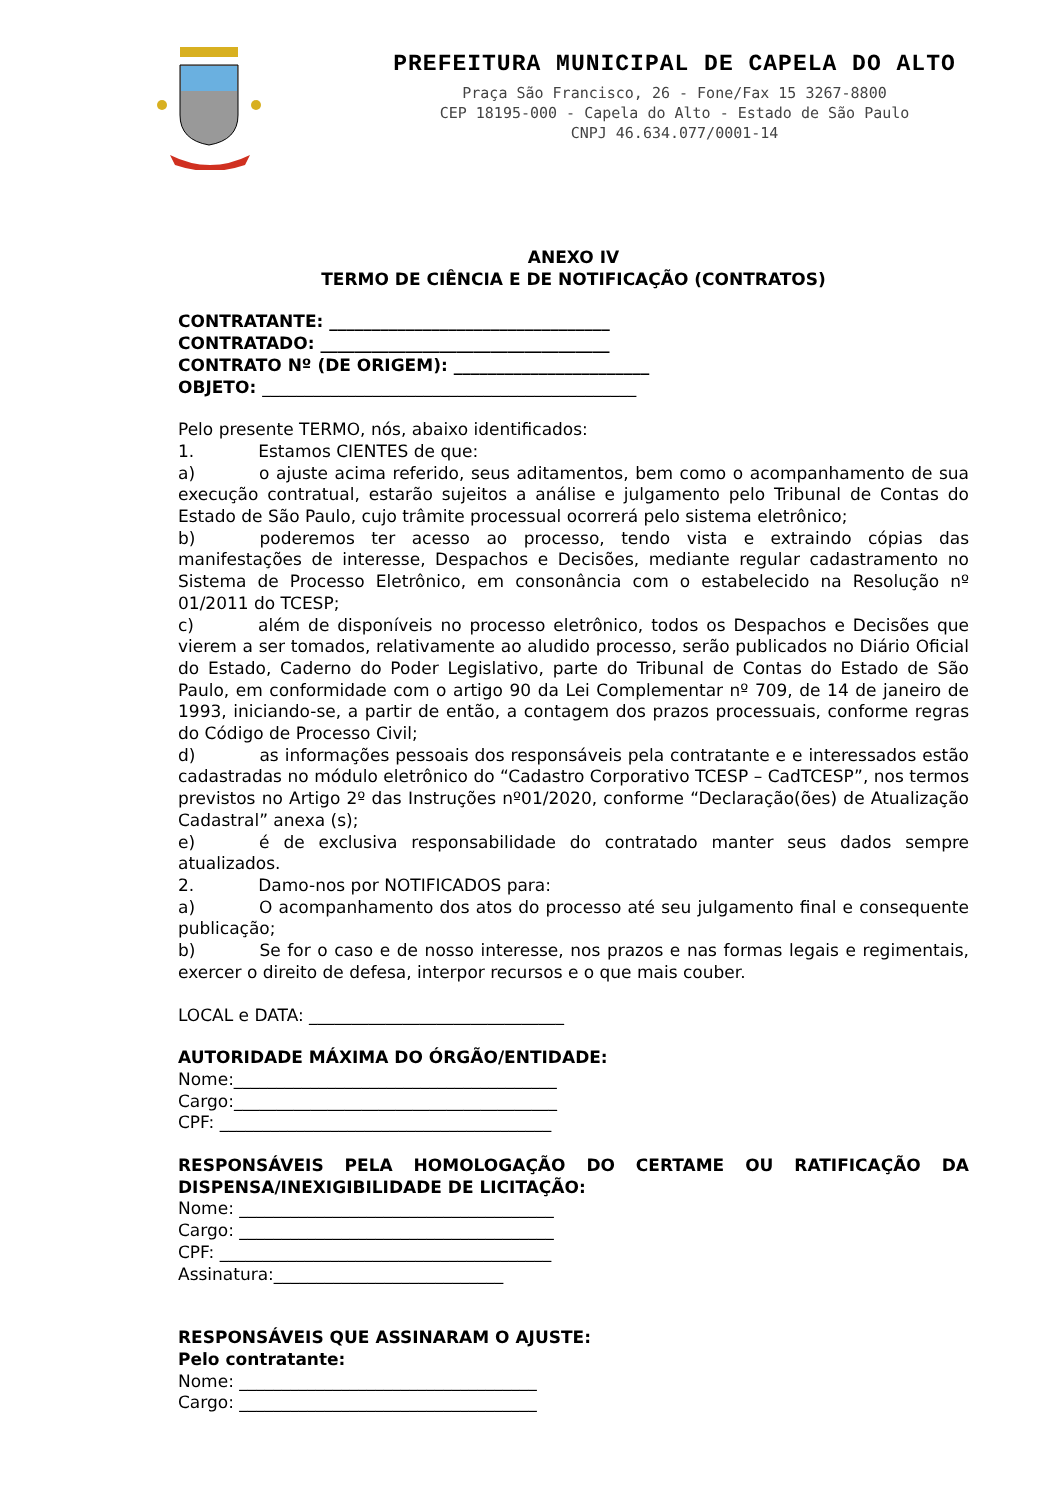PREFEITURA MUNICIPAL DE CAPELA DO ALTO
Praça São Francisco, 26 - Fone/Fax 15 3267-8800
CEP 18195-000 - Capela do Alto - Estado de São Paulo
CNPJ 46.634.077/0001-14
ANEXO IV
TERMO DE CIÊNCIA E DE NOTIFICAÇÃO (CONTRATOS)
CONTRATANTE: _________________________________
CONTRATADO: __________________________________
CONTRATO Nº (DE ORIGEM): _______________________
OBJETO: ____________________________________________
Pelo presente TERMO, nós, abaixo identificados:
1. Estamos CIENTES de que:
a) o ajuste acima referido, seus aditamentos, bem como o acompanhamento de sua execução contratual, estarão sujeitos a análise e julgamento pelo Tribunal de Contas do Estado de São Paulo, cujo trâmite processual ocorrerá pelo sistema eletrônico;
b) poderemos ter acesso ao processo, tendo vista e extraindo cópias das manifestações de interesse, Despachos e Decisões, mediante regular cadastramento no Sistema de Processo Eletrônico, em consonância com o estabelecido na Resolução nº 01/2011 do TCESP;
c) além de disponíveis no processo eletrônico, todos os Despachos e Decisões que vierem a ser tomados, relativamente ao aludido processo, serão publicados no Diário Oficial do Estado, Caderno do Poder Legislativo, parte do Tribunal de Contas do Estado de São Paulo, em conformidade com o artigo 90 da Lei Complementar nº 709, de 14 de janeiro de 1993, iniciando-se, a partir de então, a contagem dos prazos processuais, conforme regras do Código de Processo Civil;
d) as informações pessoais dos responsáveis pela contratante e e interessados estão cadastradas no módulo eletrônico do “Cadastro Corporativo TCESP – CadTCESP”, nos termos previstos no Artigo 2º das Instruções nº01/2020, conforme “Declaração(ões) de Atualização Cadastral” anexa (s);
e) é de exclusiva responsabilidade do contratado manter seus dados sempre atualizados.
2. Damo-nos por NOTIFICADOS para:
a) O acompanhamento dos atos do processo até seu julgamento final e consequente publicação;
b) Se for o caso e de nosso interesse, nos prazos e nas formas legais e regimentais, exercer o direito de defesa, interpor recursos e o que mais couber.
LOCAL e DATA: ______________________________
AUTORIDADE MÁXIMA DO ÓRGÃO/ENTIDADE:
Nome:______________________________________
Cargo:______________________________________
CPF: _______________________________________
RESPONSÁVEIS PELA HOMOLOGAÇÃO DO CERTAME OU RATIFICAÇÃO DA DISPENSA/INEXIGIBILIDADE DE LICITAÇÃO:
Nome: _____________________________________
Cargo: _____________________________________
CPF: _______________________________________
Assinatura:___________________________
RESPONSÁVEIS QUE ASSINARAM O AJUSTE:
Pelo contratante:
Nome: ___________________________________
Cargo: ___________________________________